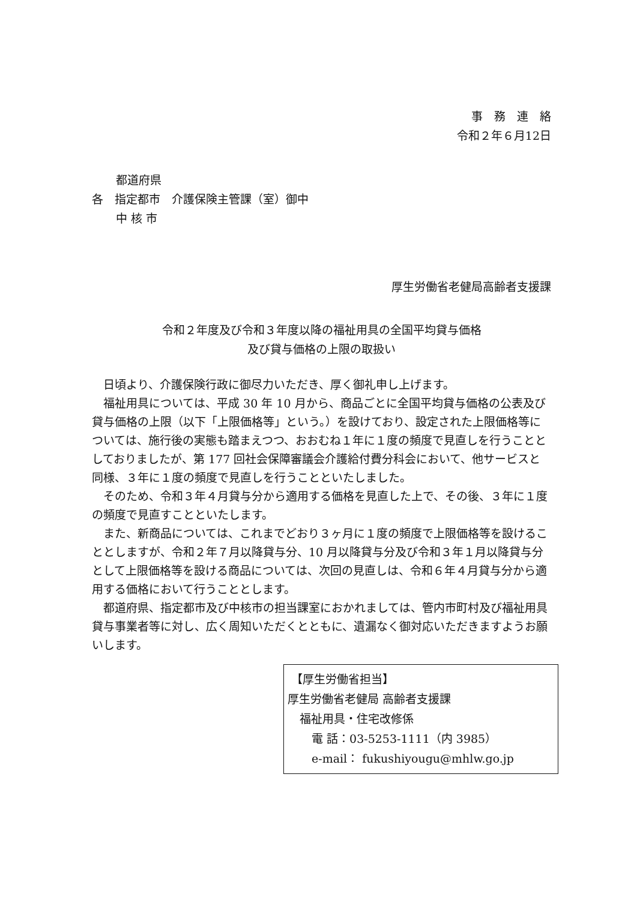事　務　連　絡
令和２年６月12日
都道府県
各　指定都市　介護保険主管課（室）御中
中 核 市
厚生労働省老健局高齢者支援課
令和２年度及び令和３年度以降の福祉用具の全国平均貸与価格
及び貸与価格の上限の取扱い
日頃より、介護保険行政に御尽力いただき、厚く御礼申し上げます。
福祉用具については、平成 30 年 10 月から、商品ごとに全国平均貸与価格の公表及び貸与価格の上限（以下「上限価格等」という。）を設けており、設定された上限価格等については、施行後の実態も踏まえつつ、おおむね１年に１度の頻度で見直しを行うこととしておりましたが、第 177 回社会保障審議会介護給付費分科会において、他サービスと同様、３年に１度の頻度で見直しを行うことといたしました。
そのため、令和３年４月貸与分から適用する価格を見直した上で、その後、３年に１度の頻度で見直すことといたします。
また、新商品については、これまでどおり３ヶ月に１度の頻度で上限価格等を設けることとしますが、令和２年７月以降貸与分、10 月以降貸与分及び令和３年１月以降貸与分として上限価格等を設ける商品については、次回の見直しは、令和６年４月貸与分から適用する価格において行うこととします。
都道府県、指定都市及び中核市の担当課室におかれましては、管内市町村及び福祉用具貸与事業者等に対し、広く周知いただくとともに、遺漏なく御対応いただきますようお願いします。
【厚生労働省担当】
厚生労働省老健局 高齢者支援課
福祉用具・住宅改修係
電 話：03-5253-1111（内 3985）
e-mail： fukushiyougu@mhlw.go.jp